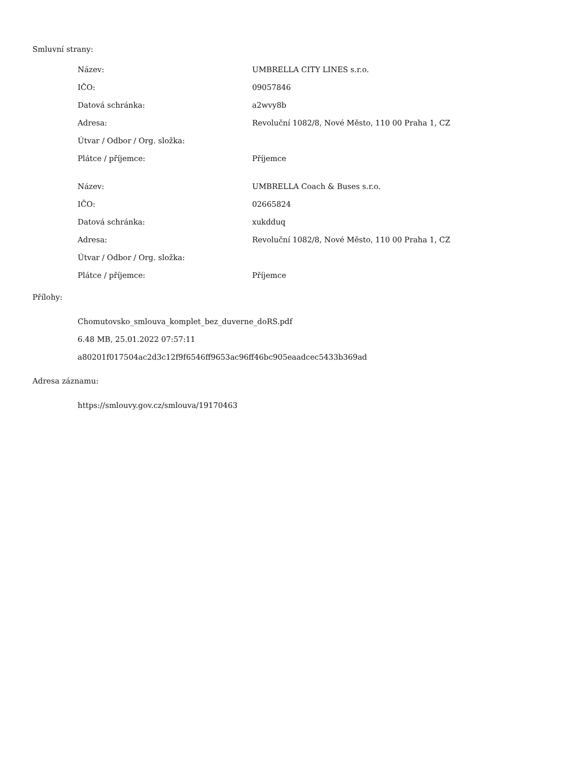Smluvní strany:
| Název: | UMBRELLA CITY LINES s.r.o. |
| IČO: | 09057846 |
| Datová schránka: | a2wvy8b |
| Adresa: | Revoluční 1082/8, Nové Město, 110 00 Praha 1, CZ |
| Útvar / Odbor / Org. složka: | |
| Plátce / příjemce: | Příjemce |
| Název: | UMBRELLA Coach & Buses s.r.o. |
| IČO: | 02665824 |
| Datová schránka: | xukdduq |
| Adresa: | Revoluční 1082/8, Nové Město, 110 00 Praha 1, CZ |
| Útvar / Odbor / Org. složka: | |
| Plátce / příjemce: | Příjemce |
Přílohy:
Chomutovsko_smlouva_komplet_bez_duverne_doRS.pdf
6.48 MB, 25.01.2022 07:57:11
a80201f017504ac2d3c12f9f6546ff9653ac96ff46bc905eaadcec5433b369ad
Adresa záznamu:
https://smlouvy.gov.cz/smlouva/19170463